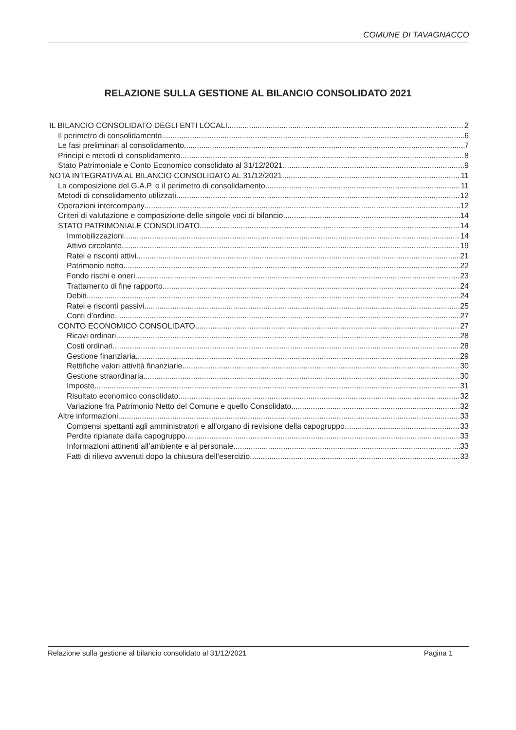COMUNE DI TAVAGNACCO
RELAZIONE SULLA GESTIONE AL BILANCIO CONSOLIDATO 2021
IL BILANCIO CONSOLIDATO DEGLI ENTI LOCALI 2
Il perimetro di consolidamento 6
Le fasi preliminari al consolidamento 7
Principi e metodi di consolidamento 8
Stato Patrimoniale e Conto Economico consolidato al 31/12/2021 9
NOTA INTEGRATIVA AL BILANCIO CONSOLIDATO AL 31/12/2021 11
La composizione del G.A.P. e il perimetro di consolidamento 11
Metodi di consolidamento utilizzati 12
Operazioni intercompany 12
Criteri di valutazione e composizione delle singole voci di bilancio 14
STATO PATRIMONIALE CONSOLIDATO 14
Immobilizzazioni 14
Attivo circolante 19
Ratei e risconti attivi 21
Patrimonio netto 22
Fondo rischi e oneri 23
Trattamento di fine rapporto 24
Debiti 24
Ratei e risconti passivi 25
Conti d’ordine 27
CONTO ECONOMICO CONSOLIDATO 27
Ricavi ordinari 28
Costi ordinari 28
Gestione finanziaria 29
Rettifiche valori attività finanziarie 30
Gestione straordinaria 30
Imposte 31
Risultato economico consolidato 32
Variazione fra Patrimonio Netto del Comune e quello Consolidato 32
Altre informazioni 33
Compensi spettanti agli amministratori e all’organo di revisione della capogruppo 33
Perdite ripianate dalla capogruppo 33
Informazioni attinenti all’ambiente e al personale 33
Fatti di rilievo avvenuti dopo la chiusura dell’esercizio 33
Relazione sulla gestione al bilancio consolidato al 31/12/2021 Pagina 1